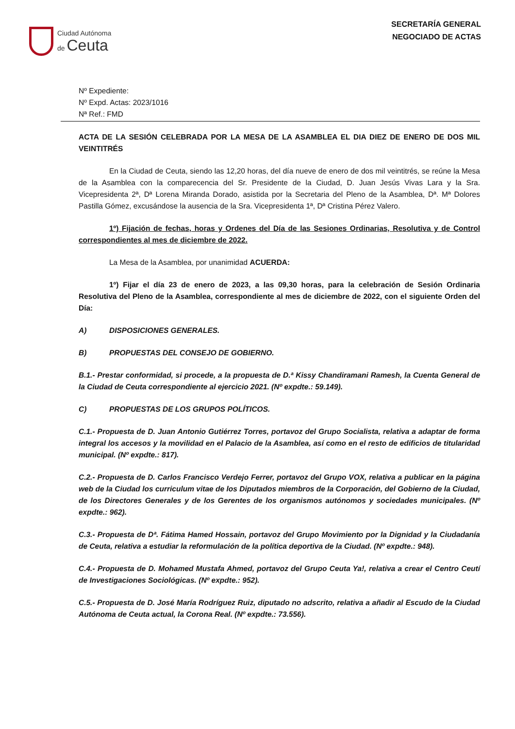Ciudad Autónoma
de Ceuta
SECRETARÍA GENERAL
NEGOCIADO DE ACTAS
Nº Expediente:
Nº Expd. Actas: 2023/1016
Nª Ref.: FMD
ACTA DE LA SESIÓN CELEBRADA POR LA MESA DE LA ASAMBLEA EL DIA DIEZ DE ENERO DE DOS MIL VEINTITRÉS
En la Ciudad de Ceuta, siendo las 12,20 horas, del día nueve de enero de dos mil veintitrés, se reúne la Mesa de la Asamblea con la comparecencia del Sr. Presidente de la Ciudad, D. Juan Jesús Vivas Lara y la Sra. Vicepresidenta 2ª, Dª Lorena Miranda Dorado, asistida por la Secretaria del Pleno de la Asamblea, Dª. Mª Dolores Pastilla Gómez, excusándose la ausencia de la Sra. Vicepresidenta 1ª, Dª Cristina Pérez Valero.
1º) Fijación de fechas, horas y Ordenes del Día de las Sesiones Ordinarias, Resolutiva y de Control correspondientes al mes de diciembre de 2022.
La Mesa de la Asamblea, por unanimidad ACUERDA:
1º) Fijar el día 23 de enero de 2023, a las 09,30 horas, para la celebración de Sesión Ordinaria Resolutiva del Pleno de la Asamblea, correspondiente al mes de diciembre de 2022, con el siguiente Orden del Día:
A) DISPOSICIONES GENERALES.
B) PROPUESTAS DEL CONSEJO DE GOBIERNO.
B.1.- Prestar conformidad, si procede, a la propuesta de D.ª Kissy Chandiramani Ramesh, la Cuenta General de la Ciudad de Ceuta correspondiente al ejercicio 2021. (Nº expdte.: 59.149).
C) PROPUESTAS DE LOS GRUPOS POLÍTICOS.
C.1.- Propuesta de D. Juan Antonio Gutiérrez Torres, portavoz del Grupo Socialista, relativa a adaptar de forma integral los accesos y la movilidad en el Palacio de la Asamblea, así como en el resto de edificios de titularidad municipal. (Nº expdte.: 817).
C.2.- Propuesta de D. Carlos Francisco Verdejo Ferrer, portavoz del Grupo VOX, relativa a publicar en la página web de la Ciudad los curriculum vitae de los Diputados miembros de la Corporación, del Gobierno de la Ciudad, de los Directores Generales y de los Gerentes de los organismos autónomos y sociedades municipales. (Nº expdte.: 962).
C.3.- Propuesta de Dª. Fátima Hamed Hossain, portavoz del Grupo Movimiento por la Dignidad y la Ciudadanía de Ceuta, relativa a estudiar la reformulación de la política deportiva de la Ciudad. (Nº expdte.: 948).
C.4.- Propuesta de D. Mohamed Mustafa Ahmed, portavoz del Grupo Ceuta Ya!, relativa a crear el Centro Ceutí de Investigaciones Sociológicas. (Nº expdte.: 952).
C.5.- Propuesta de D. José María Rodríguez Ruiz, diputado no adscrito, relativa a añadir al Escudo de la Ciudad Autónoma de Ceuta actual, la Corona Real. (Nº expdte.: 73.556).